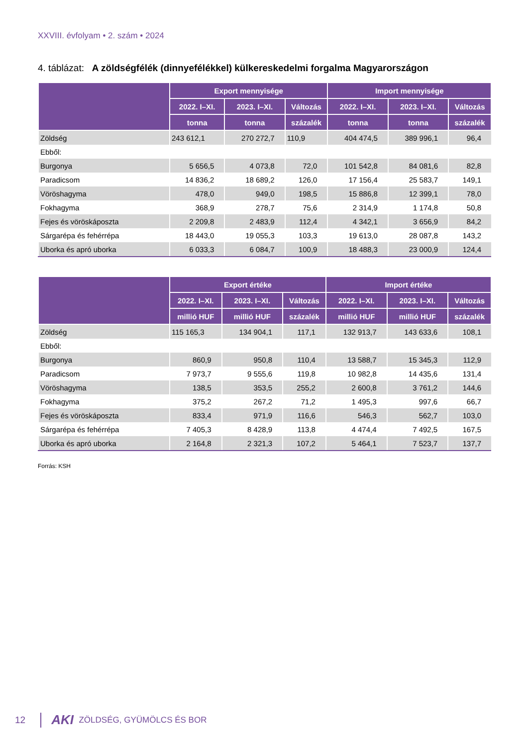XXVIII. évfolyam • 2. szám • 2024
4. táblázat: A zöldségfélék (dinnyefélékkel) külkereskedelmi forgalma Magyarországon
| | Export mennyisége | | | Import mennyisége | | |
| --- | --- | --- | --- | --- | --- | --- |
| | 2022. I–XI. | 2023. I–XI. | Változás | 2022. I–XI. | 2023. I–XI. | Változás |
| | tonna | tonna | százalék | tonna | tonna | százalék |
| Zöldség | 243 612,1 | 270 272,7 | 110,9 | 404 474,5 | 389 996,1 | 96,4 |
| Ebből: | | | | | | |
| Burgonya | 5 656,5 | 4 073,8 | 72,0 | 101 542,8 | 84 081,6 | 82,8 |
| Paradicsom | 14 836,2 | 18 689,2 | 126,0 | 17 156,4 | 25 583,7 | 149,1 |
| Vöröshagyma | 478,0 | 949,0 | 198,5 | 15 886,8 | 12 399,1 | 78,0 |
| Fokhagyma | 368,9 | 278,7 | 75,6 | 2 314,9 | 1 174,8 | 50,8 |
| Fejes és vöröskáposzta | 2 209,8 | 2 483,9 | 112,4 | 4 342,1 | 3 656,9 | 84,2 |
| Sárgarépa és fehérrépa | 18 443,0 | 19 055,3 | 103,3 | 19 613,0 | 28 087,8 | 143,2 |
| Uborka és apró uborka | 6 033,3 | 6 084,7 | 100,9 | 18 488,3 | 23 000,9 | 124,4 |
| | Export értéke | | | Import értéke | | |
| --- | --- | --- | --- | --- | --- | --- |
| | 2022. I–XI. | 2023. I–XI. | Változás | 2022. I–XI. | 2023. I–XI. | Változás |
| | millió HUF | millió HUF | százalék | millió HUF | millió HUF | százalék |
| Zöldség | 115 165,3 | 134 904,1 | 117,1 | 132 913,7 | 143 633,6 | 108,1 |
| Ebből: | | | | | | |
| Burgonya | 860,9 | 950,8 | 110,4 | 13 588,7 | 15 345,3 | 112,9 |
| Paradicsom | 7 973,7 | 9 555,6 | 119,8 | 10 982,8 | 14 435,6 | 131,4 |
| Vöröshagyma | 138,5 | 353,5 | 255,2 | 2 600,8 | 3 761,2 | 144,6 |
| Fokhagyma | 375,2 | 267,2 | 71,2 | 1 495,3 | 997,6 | 66,7 |
| Fejes és vöröskáposzta | 833,4 | 971,9 | 116,6 | 546,3 | 562,7 | 103,0 |
| Sárgarépa és fehérrépa | 7 405,3 | 8 428,9 | 113,8 | 4 474,4 | 7 492,5 | 167,5 |
| Uborka és apró uborka | 2 164,8 | 2 321,3 | 107,2 | 5 464,1 | 7 523,7 | 137,7 |
Forrás: KSH
12 AKI ZÖLDSÉG, GYÜMÖLCS ÉS BOR